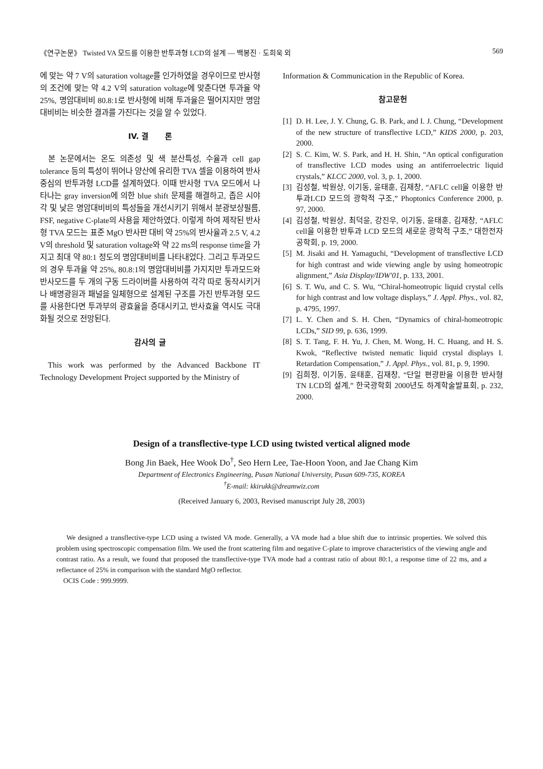《연구논문》 Twisted VA 모드를 이용한 반투과형 LCD의 설계 — 백봉진 · 도희욱 외 569
에 맞는 약 7 V의 saturation voltage를 인가하였을 경우이므로 반사형의 조건에 맞는 약 4.2 V의 saturation voltage에 맞춘다면 투과율 약 25%, 명암대비비 80.8:1로 반사형에 비해 투과율은 떨어지지만 명암대비비는 비슷한 결과를 가진다는 것을 알 수 있었다.
IV. 결 론
본 논문에서는 온도 의존성 및 색 분산특성, 수율과 cell gap tolerance 등의 특성이 뛰어나 양산에 유리한 TVA 셀을 이용하여 반사중심의 반투과형 LCD를 설계하였다. 이때 반사형 TVA 모드에서 나타나는 gray inversion에 의한 blue shift 문제를 해결하고, 좁은 시야각 및 낮은 명암대비비의 특성들을 개선시키기 위해서 분광보상필름, FSF, negative C-plate의 사용을 제안하였다. 이렇게 하여 제작된 반사형 TVA 모드는 표준 MgO 반사판 대비 약 25%의 반사율과 2.5 V, 4.2 V의 threshold 및 saturation voltage와 약 22 ms의 response time을 가지고 최대 약 80:1 정도의 명암대비비를 나타내었다. 그리고 투과모드의 경우 투과율 약 25%, 80.8:1의 명암대비비를 가지지만 투과모드와 반사모드를 두 개의 구동 드라이버를 사용하여 각각 따로 동작시키거나 배명광원과 패널을 일체형으로 설계된 구조를 가진 반투과형 모드를 사용한다면 투과부의 광효율을 증대시키고, 반사효율 역시도 극대화될 것으로 전망된다.
감사의 글
This work was performed by the Advanced Backbone IT Technology Development Project supported by the Ministry of
Information & Communication in the Republic of Korea.
참고문헌
[1] D. H. Lee, J. Y. Chung, G. B. Park, and I. J. Chung, “Development of the new structure of transflective LCD,” KIDS 2000, p. 203, 2000.
[2] S. C. Kim, W. S. Park, and H. H. Shin, “An optical configuration of transflective LCD modes using an antiferroelectric liquid crystals,” KLCC 2000, vol. 3, p. 1, 2000.
[3] 김성철, 박원상, 이기동, 윤태훈, 김재창, “AFLC cell을 이용한 반투과LCD 모드의 광학적 구조,” Phoptonics Conference 2000, p. 97, 2000.
[4] 김성철, 박원상, 최덕윤, 강진우, 이기동, 윤태훈, 김재창, “AFLC cell을 이용한 반투과 LCD 모드의 새로운 광학적 구조,” 대한전자공학회, p. 19, 2000.
[5] M. Jisaki and H. Yamaguchi, “Development of transflective LCD for high contrast and wide viewing angle by using homeotropic alignment,” Asia Display/IDW'01, p. 133, 2001.
[6] S. T. Wu, and C. S. Wu, “Chiral-homeotropic liquid crystal cells for high contrast and low voltage displays,” J. Appl. Phys., vol. 82, p. 4795, 1997.
[7] L. Y. Chen and S. H. Chen, “Dynamics of chiral-homeotropic LCDs,” SID 99, p. 636, 1999.
[8] S. T. Tang, F. H. Yu, J. Chen, M. Wong, H. C. Huang, and H. S. Kwok, “Reflective twisted nematic liquid crystal displays I. Retardation Compensation,” J. Appl. Phys., vol. 81, p. 9, 1990.
[9] 김희정, 이기동, 윤태훈, 김재창, “단일 편광판을 이용한 반사형 TN LCD의 설계,” 한국광학회 2000년도 하계학술발표회, p. 232, 2000.
Design of a transflective-type LCD using twisted vertical aligned mode
Bong Jin Baek, Hee Wook Do<sup>†</sup>, Seo Hern Lee, Tae-Hoon Yoon, and Jae Chang Kim
Department of Electronics Engineering, Pusan National University, Pusan 609-735, KOREA
<sup>†</sup> E-mail: kkirukk@dreamwiz.com
(Received January 6, 2003, Revised manuscript July 28, 2003)
We designed a transflective-type LCD using a twisted VA mode. Generally, a VA mode had a blue shift due to intrinsic properties. We solved this problem using spectroscopic compensation film. We used the front scattering film and negative C-plate to improve characteristics of the viewing angle and contrast ratio. As a result, we found that proposed the transflective-type TVA mode had a contrast ratio of about 80:1, a response time of 22 ms, and a reflectance of 25% in comparison with the standard MgO reflector.
OCIS Code : 999.9999.